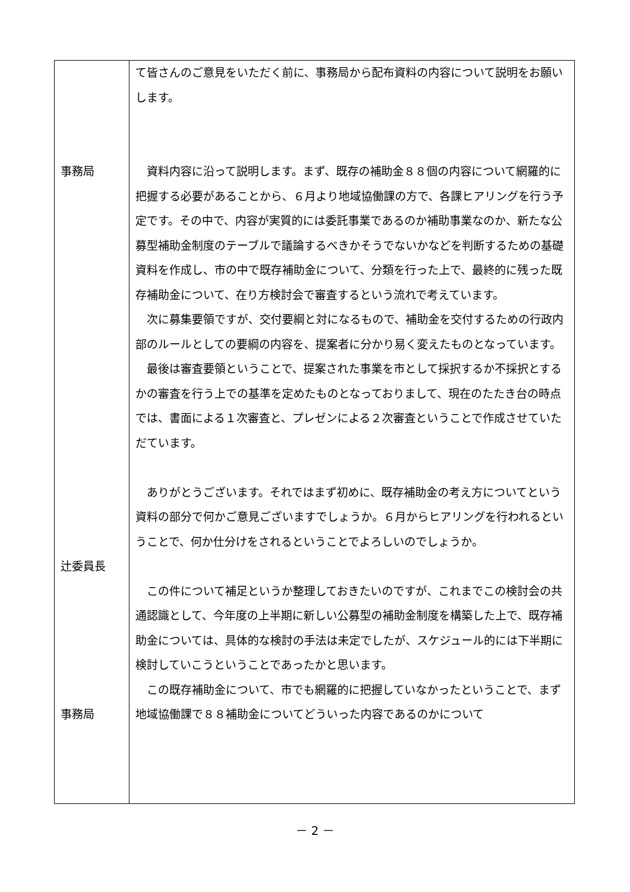| 事務局 辻委員長 事務局 | て皆さんのご意見をいただく前に、事務局から配布資料の内容について説明をお願いします。 資料内容に沿って説明します。まず、既存の補助金８８個の内容について網羅的に把握する必要があることから、６月より地域協働課の方で、各課ヒアリングを行う予定です。その中で、内容が実質的には委託事業であるのか補助事業なのか、新たな公募型補助金制度のテーブルで議論するべきかそうでないかなどを判断するための基礎資料を作成し、市の中で既存補助金について、分類を行った上で、最終的に残った既存補助金について、在り方検討会で審査するという流れで考えています。 次に募集要領ですが、交付要綱と対になるもので、補助金を交付するための行政内部のルールとしての要綱の内容を、提案者に分かり易く変えたものとなっています。 最後は審査要領ということで、提案された事業を市として採択するか不採択とするかの審査を行う上での基準を定めたものとなっておりまして、現在のたたき台の時点では、書面による１次審査と、プレゼンによる２次審査ということで作成させていただています。 ありがとうございます。それではまず初めに、既存補助金の考え方についてという資料の部分で何かご意見ございますでしょうか。６月からヒアリングを行われるということで、何か仕分けをされるということでよろしいのでしょうか。 この件について補足というか整理しておきたいのですが、これまでこの検討会の共通認識として、今年度の上半期に新しい公募型の補助金制度を構築した上で、既存補助金については、具体的な検討の手法は未定でしたが、スケジュール的には下半期に検討していこうということであったかと思います。 この既存補助金について、市でも網羅的に把握していなかったということで、まず地域協働課で８８補助金についてどういった内容であるのかについて |
－ 2 －